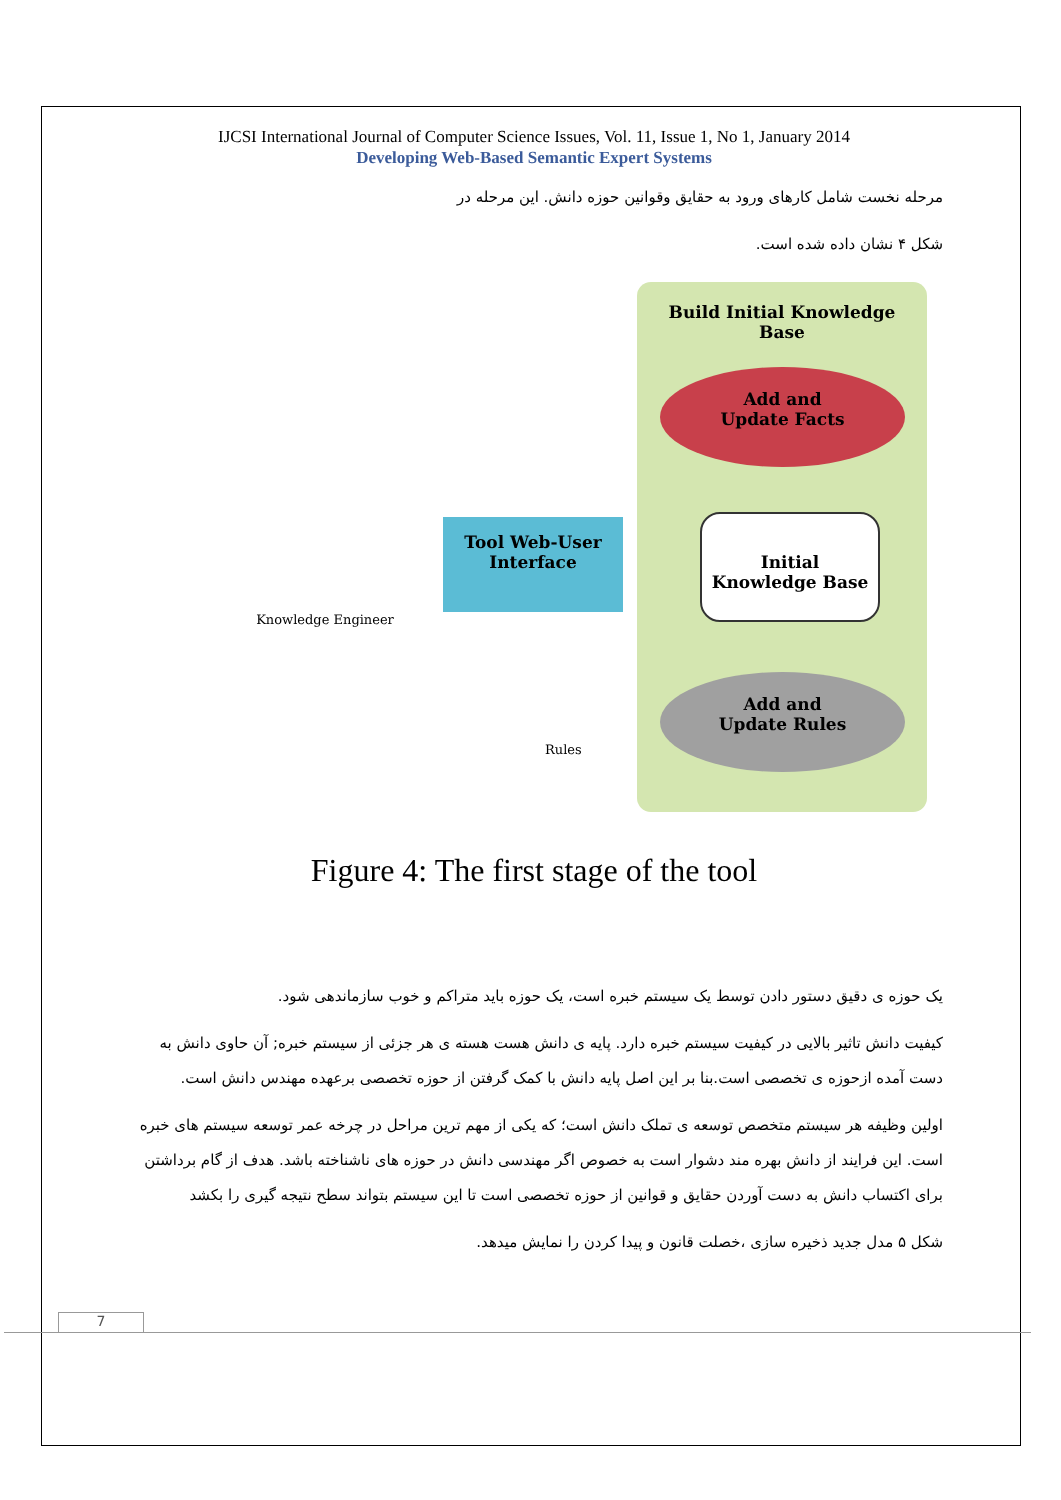IJCSI International Journal of Computer Science Issues, Vol. 11, Issue 1, No 1, January 2014
Developing Web-Based Semantic Expert Systems
مرحله نخست شامل کارهای ورود به حقایق وقوانین حوزه دانش. این مرحله در
شکل ۴ نشان داده شده است.
Build Initial Knowledge
Base
Add and
Update Facts
Initial
Knowledge Base
Add and
Update Rules
Tool Web-User
Interface
Knowledge Engineer
Rules
Figure 4: The first stage of the tool
یک حوزه ی دقیق دستور دادن توسط یک سیستم خبره است، یک حوزه باید متراکم و خوب سازماندهی شود.
کیفیت دانش تاثیر بالایی در کیفیت سیستم خبره دارد. پایه ی دانش هست هسته ی هر جزئی از سیستم خبره; آن حاوی دانش به دست آمده ازحوزه ی تخصصی است.بنا بر این اصل پایه دانش با کمک گرفتن از حوزه تخصصی برعهده مهندس دانش است.
اولین وظیفه هر سیستم متخصص توسعه ی تملک دانش است؛ که یکی از مهم ترین مراحل در چرخه عمر توسعه سیستم های خبره است. این فرایند از دانش بهره مند دشوار است به خصوص اگر مهندسی دانش در حوزه های ناشناخته باشد. هدف از گام برداشتن برای اکتساب دانش به دست آوردن حقایق و قوانین از حوزه تخصصی است تا این سیستم بتواند سطح نتیجه گیری را بکشد
شکل ۵ مدل جدید ذخیره سازی ،خصلت قانون و پیدا کردن را نمایش میدهد.
7